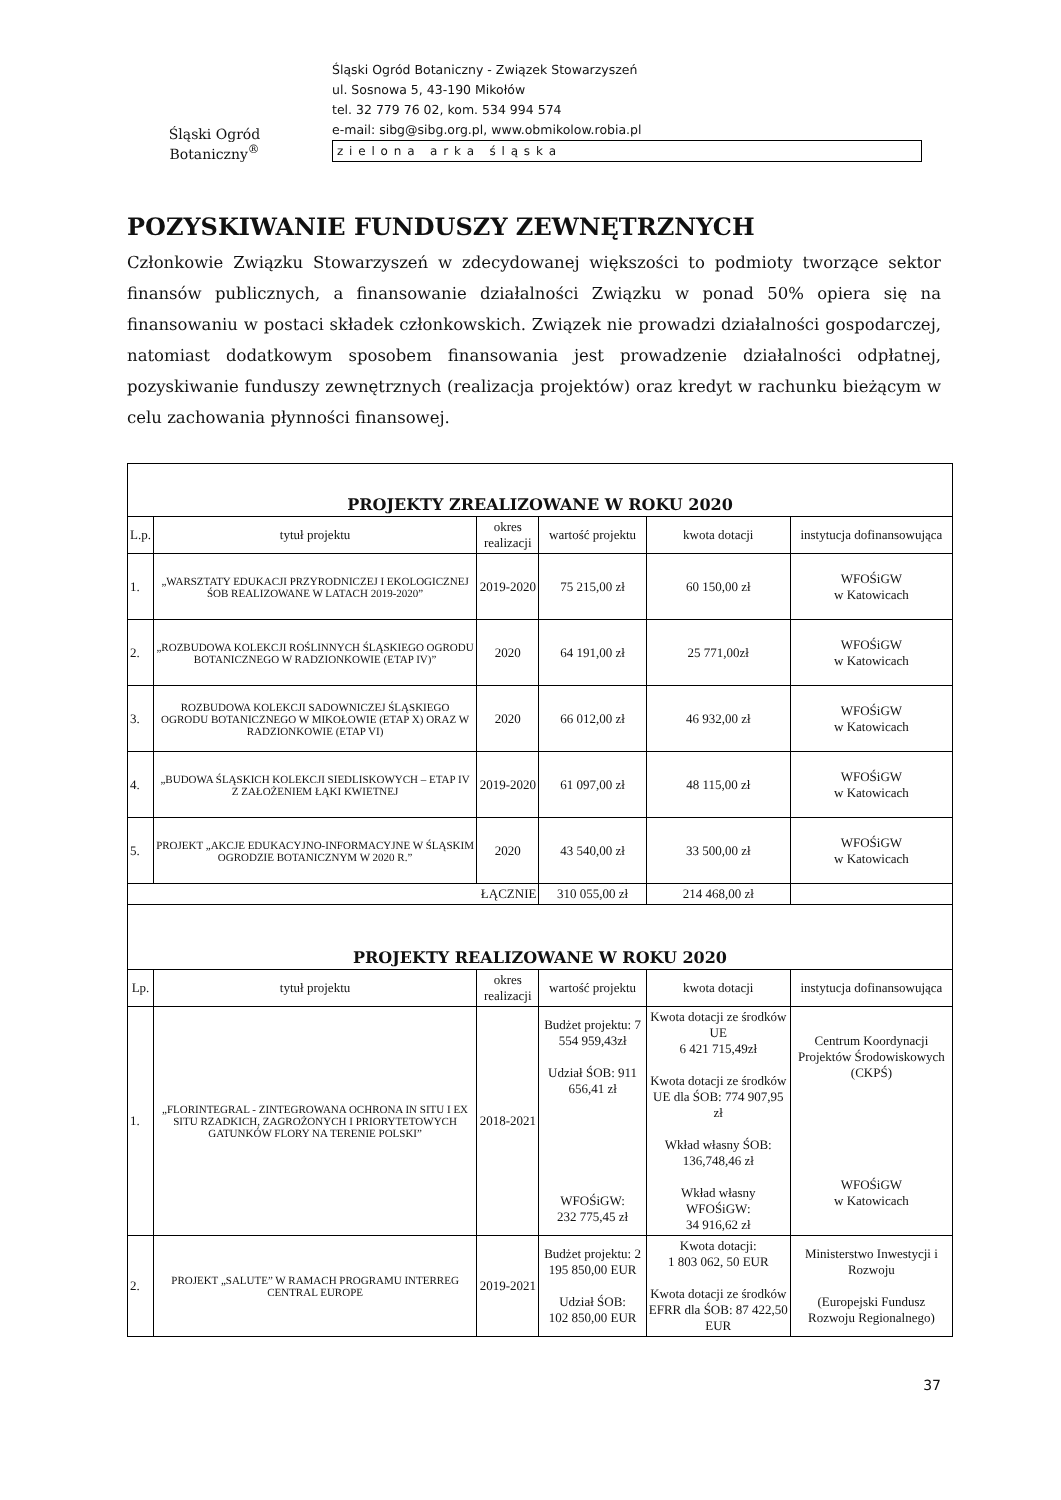Śląski Ogród Botaniczny<sup>®</sup>
Śląski Ogród Botaniczny - Związek Stowarzyszeń
ul. Sosnowa 5, 43-190 Mikołów
tel. 32 779 76 02, kom. 534 994 574
e-mail: sibg@sibg.org.pl, www.obmikolow.robia.pl
z i e l o n a a r k a ś l ą s k a
POZYSKIWANIE FUNDUSZY ZEWNĘTRZNYCH
Członkowie Związku Stowarzyszeń w zdecydowanej większości to podmioty tworzące sektor finansów publicznych, a finansowanie działalności Związku w ponad 50% opiera się na finansowaniu w postaci składek członkowskich. Związek nie prowadzi działalności gospodarczej, natomiast dodatkowym sposobem finansowania jest prowadzenie działalności odpłatnej, pozyskiwanie funduszy zewnętrznych (realizacja projektów) oraz kredyt w rachunku bieżącym w celu zachowania płynności finansowej.
| PROJEKTY ZREALIZOWANE W ROKU 2020 | | | | | |
| L.p. | tytuł projektu | okres realizacji | wartość projektu | kwota dotacji | instytucja dofinansowująca |
| 1. | „WARSZTATY EDUKACJI PRZYRODNICZEJ I EKOLOGICZNEJ ŚOB REALIZOWANE W LATACH 2019-2020” | 2019-2020 | 75 215,00 zł | 60 150,00 zł | WFOŚiGW w Katowicach |
| 2. | „ROZBUDOWA KOLEKCJI ROŚLINNYCH ŚLĄSKIEGO OGRODU BOTANICZNEGO W RADZIONKOWIE (ETAP IV)” | 2020 | 64 191,00 zł | 25 771,00zł | WFOŚiGW w Katowicach |
| 3. | ROZBUDOWA KOLEKCJI SADOWNICZEJ ŚLĄSKIEGO OGRODU BOTANICZNEGO W MIKOŁOWIE (ETAP X) ORAZ W RADZIONKOWIE (ETAP VI) | 2020 | 66 012,00 zł | 46 932,00 zł | WFOŚiGW w Katowicach |
| 4. | „BUDOWA ŚLĄSKICH KOLEKCJI SIEDLISKOWYCH – ETAP IV Z ZAŁOŻENIEM ŁĄKI KWIETNEJ | 2019-2020 | 61 097,00 zł | 48 115,00 zł | WFOŚiGW w Katowicach |
| 5. | PROJEKT „AKCJE EDUKACYJNO-INFORMACYJNE W ŚLĄSKIM OGRODZIE BOTANICZNYM W 2020 R.” | 2020 | 43 540,00 zł | 33 500,00 zł | WFOŚiGW w Katowicach |
| ŁĄCZNIE | | | 310 055,00 zł | 214 468,00 zł | |
| PROJEKTY REALIZOWANE W ROKU 2020 | | | | | |
| Lp. | tytuł projektu | okres realizacji | wartość projektu | kwota dotacji | instytucja dofinansowująca |
| 1. | „FLORINTEGRAL - ZINTEGROWANA OCHRONA IN SITU I EX SITU RZADKICH, ZAGROŻONYCH I PRIORYTETOWYCH GATUNKÓW FLORY NA TERENIE POLSKI” | 2018-2021 | Budżet projektu: 7 554 959,43zł Udział ŚOB: 911 656,41 zł WFOŚiGW: 232 775,45 zł | Kwota dotacji ze środków UE 6 421 715,49zł Kwota dotacji ze środków UE dla ŚOB: 774 907,95 zł Wkład własny ŚOB: 136,748,46 zł Wkład własny WFOŚiGW: 34 916,62 zł | Centrum Koordynacji Projektów Środowiskowych (CKPŚ) WFOŚiGW w Katowicach |
| 2. | PROJEKT „SALUTE” W RAMACH PROGRAMU INTERREG CENTRAL EUROPE | 2019-2021 | Budżet projektu: 2 195 850,00 EUR Udział ŚOB: 102 850,00 EUR | Kwota dotacji: 1 803 062, 50 EUR Kwota dotacji ze środków EFRR dla ŚOB: 87 422,50 EUR | Ministerstwo Inwestycji i Rozwoju (Europejski Fundusz Rozwoju Regionalnego) |
37